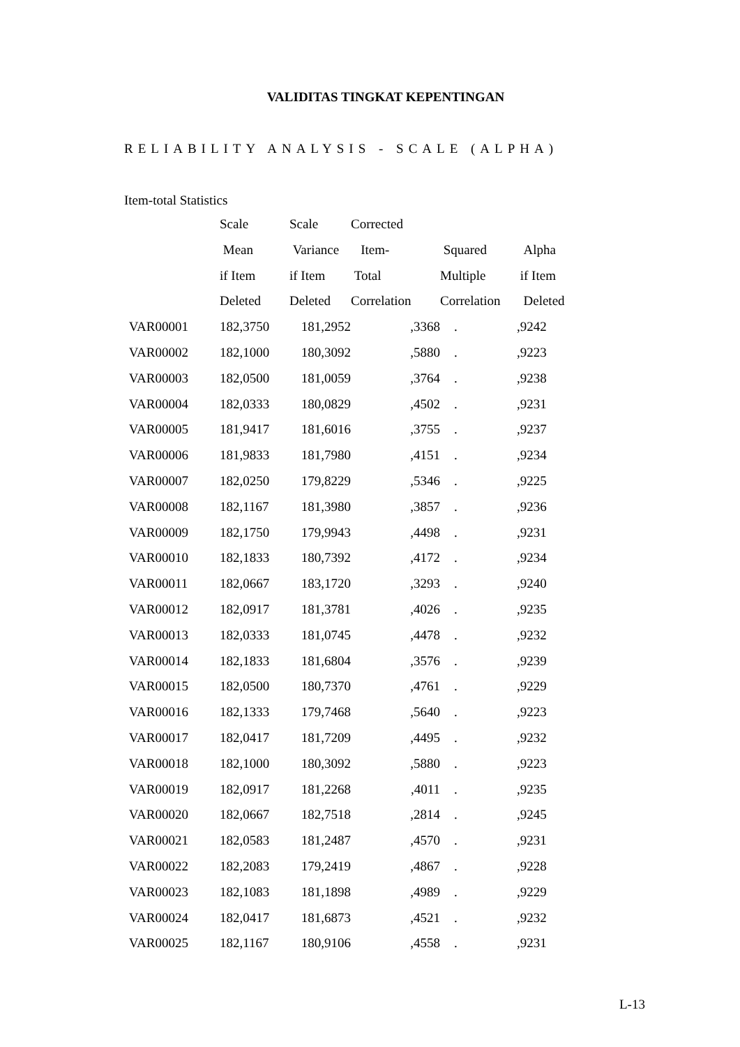VALIDITAS TINGKAT KEPENTINGAN
RELIABILITY ANALYSIS - SCALE (ALPHA)
Item-total Statistics
| | Scale | Scale | Corrected | | |
| --- | --- | --- | --- | --- | --- |
| | Mean | Variance | Item- | Squared | Alpha |
| | if Item | if Item | Total | Multiple | if Item |
| | Deleted | Deleted | Correlation | Correlation | Deleted |
| VAR00001 | 182,3750 | 181,2952 | ,3368 | . | ,9242 |
| VAR00002 | 182,1000 | 180,3092 | ,5880 | . | ,9223 |
| VAR00003 | 182,0500 | 181,0059 | ,3764 | . | ,9238 |
| VAR00004 | 182,0333 | 180,0829 | ,4502 | . | ,9231 |
| VAR00005 | 181,9417 | 181,6016 | ,3755 | . | ,9237 |
| VAR00006 | 181,9833 | 181,7980 | ,4151 | . | ,9234 |
| VAR00007 | 182,0250 | 179,8229 | ,5346 | . | ,9225 |
| VAR00008 | 182,1167 | 181,3980 | ,3857 | . | ,9236 |
| VAR00009 | 182,1750 | 179,9943 | ,4498 | . | ,9231 |
| VAR00010 | 182,1833 | 180,7392 | ,4172 | . | ,9234 |
| VAR00011 | 182,0667 | 183,1720 | ,3293 | . | ,9240 |
| VAR00012 | 182,0917 | 181,3781 | ,4026 | . | ,9235 |
| VAR00013 | 182,0333 | 181,0745 | ,4478 | . | ,9232 |
| VAR00014 | 182,1833 | 181,6804 | ,3576 | . | ,9239 |
| VAR00015 | 182,0500 | 180,7370 | ,4761 | . | ,9229 |
| VAR00016 | 182,1333 | 179,7468 | ,5640 | . | ,9223 |
| VAR00017 | 182,0417 | 181,7209 | ,4495 | . | ,9232 |
| VAR00018 | 182,1000 | 180,3092 | ,5880 | . | ,9223 |
| VAR00019 | 182,0917 | 181,2268 | ,4011 | . | ,9235 |
| VAR00020 | 182,0667 | 182,7518 | ,2814 | . | ,9245 |
| VAR00021 | 182,0583 | 181,2487 | ,4570 | . | ,9231 |
| VAR00022 | 182,2083 | 179,2419 | ,4867 | . | ,9228 |
| VAR00023 | 182,1083 | 181,1898 | ,4989 | . | ,9229 |
| VAR00024 | 182,0417 | 181,6873 | ,4521 | . | ,9232 |
| VAR00025 | 182,1167 | 180,9106 | ,4558 | . | ,9231 |
L-13